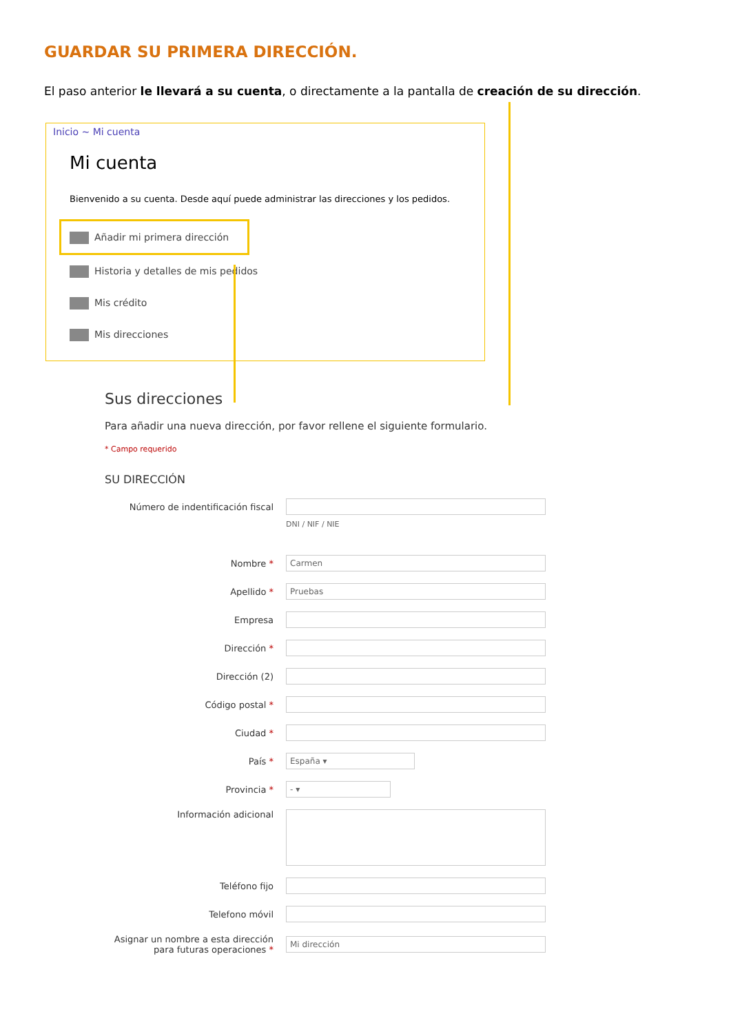GUARDAR SU PRIMERA DIRECCIÓN.
El paso anterior le llevará a su cuenta, o directamente a la pantalla de creación de su dirección.
Inicio ~ Mi cuenta
Mi cuenta
Bienvenido a su cuenta. Desde aquí puede administrar las direcciones y los pedidos.
Añadir mi primera dirección
Historia y detalles de mis pedidos
Mis crédito
Mis direcciones
Sus direcciones
Para añadir una nueva dirección, por favor rellene el siguiente formulario.
* Campo requerido
SU DIRECCIÓN
Número de indentificación fiscal
DNI / NIF / NIE
Nombre *
Carmen
Apellido *
Pruebas
Empresa
Dirección *
Dirección (2)
Código postal *
Ciudad *
País *
España ▾
Provincia *
- ▾
Información adicional
Teléfono fijo
Telefono móvil
Asignar un nombre a esta dirección para futuras operaciones *
Mi dirección